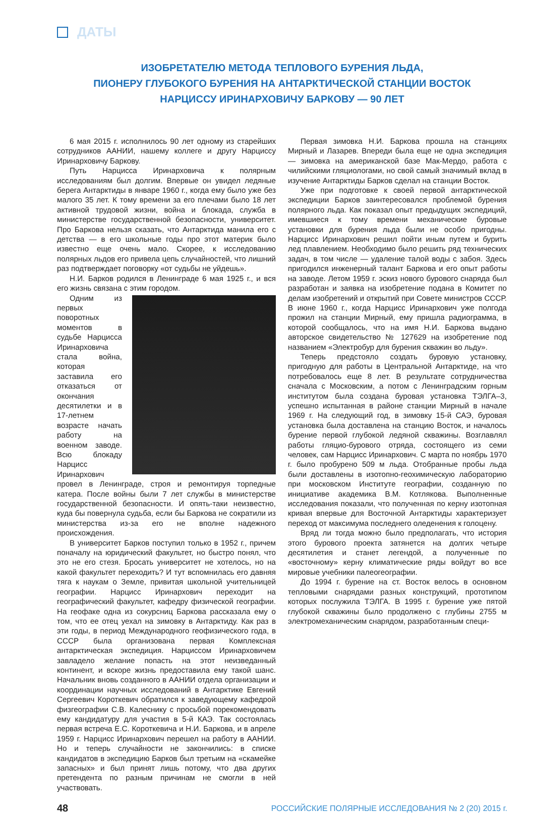ДАТЫ
ИЗОБРЕТАТЕЛЮ МЕТОДА ТЕПЛОВОГО БУРЕНИЯ ЛЬДА,
ПИОНЕРУ ГЛУБОКОГО БУРЕНИЯ НА АНТАРКТИЧЕСКОЙ СТАНЦИИ ВОСТОК
НАРЦИССУ ИРИНАРХОВИЧУ БАРКОВУ — 90 ЛЕТ
6 мая 2015 г. исполнилось 90 лет одному из старейших сотрудников ААНИИ, нашему коллеге и другу Нарциссу Иринарховичу Баркову.
Путь Нарцисса Иринарховича к полярным исследованиям был долгим. Впервые он увидел ледяные берега Антарктиды в январе 1960 г., когда ему было уже без малого 35 лет. К тому времени за его плечами было 18 лет активной трудовой жизни, война и блокада, служба в министерстве государственной безопасности, университет. Про Баркова нельзя сказать, что Антарктида манила его с детства — в его школьные годы про этот материк было известно еще очень мало. Скорее, к исследованию полярных льдов его привела цепь случайностей, что лишний раз подтверждает поговорку «от судьбы не уйдешь».
Н.И. Барков родился в Ленинграде 6 мая 1925 г., и вся его жизнь связана с этим городом.
Одним из первых поворотных моментов в судьбе Нарцисса Иринарховича стала война, которая заставила его отказаться от окончания десятилетки и в 17-летнем возрасте начать работу на военном заводе. Всю блокаду Нарцисс Иринархович провел в Ленинграде, строя и ремонтируя торпедные катера. После войны были 7 лет службы в министерстве государственной безопасности. И опять-таки неизвестно, куда бы повернула судьба, если бы Баркова не сократили из министерства из-за его не вполне надежного происхождения.
В университет Барков поступил только в 1952 г., причем поначалу на юридический факультет, но быстро понял, что это не его стезя. Бросать университет не хотелось, но на какой факультет переходить? И тут вспомнилась его давняя тяга к наукам о Земле, привитая школьной учительницей географии. Нарцисс Иринархович переходит на географический факультет, кафедру физической географии. На геофаке одна из сокурсниц Баркова рассказала ему о том, что ее отец уехал на зимовку в Антарктиду. Как раз в эти годы, в период Международного геофизического года, в СССР была организована первая Комплексная антарктическая экспедиция. Нарциссом Иринарховичем завладело желание попасть на этот неизведанный континент, и вскоре жизнь предоставила ему такой шанс. Начальник вновь созданного в ААНИИ отдела организации и координации научных исследований в Антарктике Евгений Сергеевич Короткевич обратился к заведующему кафедрой физгеографии С.В. Калеснику с просьбой порекомендовать ему кандидатуру для участия в 5-й КАЭ. Так состоялась первая встреча Е.С. Короткевича и Н.И. Баркова, и в апреле 1959 г. Нарцисс Иринархович перешел на работу в ААНИИ. Но и теперь случайности не закончились: в списке кандидатов в экспедицию Барков был третьим на «скамейке запасных» и был принят лишь потому, что два других претендента по разным причинам не смогли в ней участвовать.
Первая зимовка Н.И. Баркова прошла на станциях Мирный и Лазарев. Впереди была еще не одна экспедиция — зимовка на американской базе Мак-Мердо, работа с чилийскими гляциологами, но свой самый значимый вклад в изучение Антарктиды Барков сделал на станции Восток.
Уже при подготовке к своей первой антарктической экспедиции Барков заинтересовался проблемой бурения полярного льда. Как показал опыт предыдущих экспедиций, имевшиеся к тому времени механические буровые установки для бурения льда были не особо пригодны. Нарцисс Иринархович решил пойти иным путем и бурить лед плавлением. Необходимо было решить ряд технических задач, в том числе — удаление талой воды с забоя. Здесь пригодился инженерный талант Баркова и его опыт работы на заводе. Летом 1959 г. эскиз нового бурового снаряда был разработан и заявка на изобретение подана в Комитет по делам изобретений и открытий при Совете министров СССР. В июне 1960 г., когда Нарцисс Иринархович уже полгода прожил на станции Мирный, ему пришла радиограмма, в которой сообщалось, что на имя Н.И. Баркова выдано авторское свидетельство № 127629 на изобретение под названием «Электробур для бурения скважин во льду».
Теперь предстояло создать буровую установку, пригодную для работы в Центральной Антарктиде, на что потребовалось еще 8 лет. В результате сотрудничества сначала с Московским, а потом с Ленинградским горным институтом была создана буровая установка ТЭЛГА–3, успешно испытанная в районе станции Мирный в начале 1969 г. На следующий год, в зимовку 15-й САЭ, буровая установка была доставлена на станцию Восток, и началось бурение первой глубокой ледяной скважины. Возглавлял работы гляцио-бурового отряда, состоящего из семи человек, сам Нарцисс Иринархович. С марта по ноябрь 1970 г. было пробурено 509 м льда. Отобранные пробы льда были доставлены в изотопно-геохимическую лабораторию при московском Институте географии, созданную по инициативе академика В.М. Котлякова. Выполненные исследования показали, что полученная по керну изотопная кривая впервые для Восточной Антарктиды характеризует переход от максимума последнего оледенения к голоцену.
Вряд ли тогда можно было предполагать, что история этого бурового проекта затянется на долгих четыре десятилетия и станет легендой, а полученные по «восточному» керну климатические ряды войдут во все мировые учебники палеогеографии.
До 1994 г. бурение на ст. Восток велось в основном тепловыми снарядами разных конструкций, прототипом которых послужила ТЭЛГА. В 1995 г. бурение уже пятой глубокой скважины было продолжено с глубины 2755 м электромеханическим снарядом, разработанным специ-
48 РОССИЙСКИЕ ПОЛЯРНЫЕ ИССЛЕДОВАНИЯ № 2 (20) 2015 г.